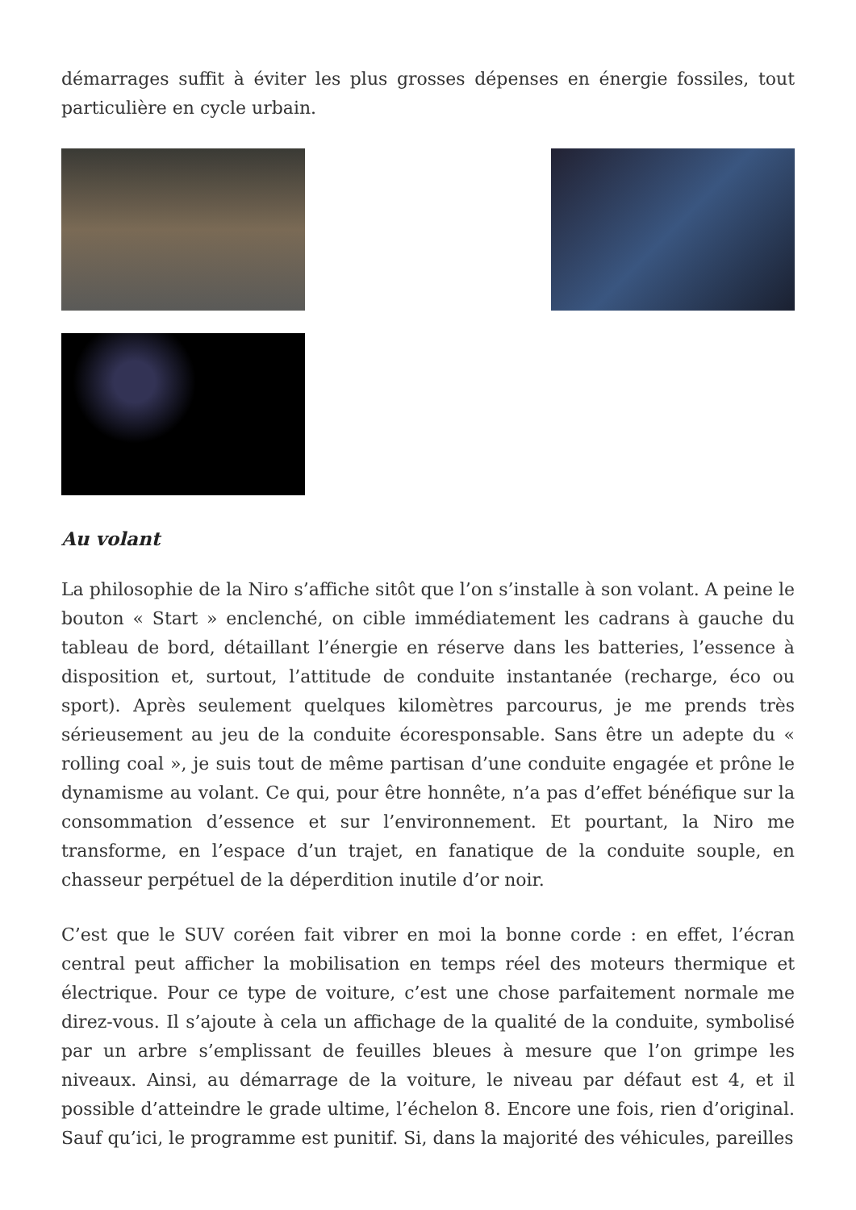démarrages suffit à éviter les plus grosses dépenses en énergie fossiles, tout particulière en cycle urbain.
Au volant
La philosophie de la Niro s’affiche sitôt que l’on s’installe à son volant. A peine le bouton « Start » enclenché, on cible immédiatement les cadrans à gauche du tableau de bord, détaillant l’énergie en réserve dans les batteries, l’essence à disposition et, surtout, l’attitude de conduite instantanée (recharge, éco ou sport). Après seulement quelques kilomètres parcourus, je me prends très sérieusement au jeu de la conduite écoresponsable. Sans être un adepte du « rolling coal », je suis tout de même partisan d’une conduite engagée et prône le dynamisme au volant. Ce qui, pour être honnête, n’a pas d’effet bénéfique sur la consommation d’essence et sur l’environnement. Et pourtant, la Niro me transforme, en l’espace d’un trajet, en fanatique de la conduite souple, en chasseur perpétuel de la déperdition inutile d’or noir.
C’est que le SUV coréen fait vibrer en moi la bonne corde : en effet, l’écran central peut afficher la mobilisation en temps réel des moteurs thermique et électrique. Pour ce type de voiture, c’est une chose parfaitement normale me direz-vous. Il s’ajoute à cela un affichage de la qualité de la conduite, symbolisé par un arbre s’emplissant de feuilles bleues à mesure que l’on grimpe les niveaux. Ainsi, au démarrage de la voiture, le niveau par défaut est 4, et il possible d’atteindre le grade ultime, l’échelon 8. Encore une fois, rien d’original. Sauf qu’ici, le programme est punitif. Si, dans la majorité des véhicules, pareilles